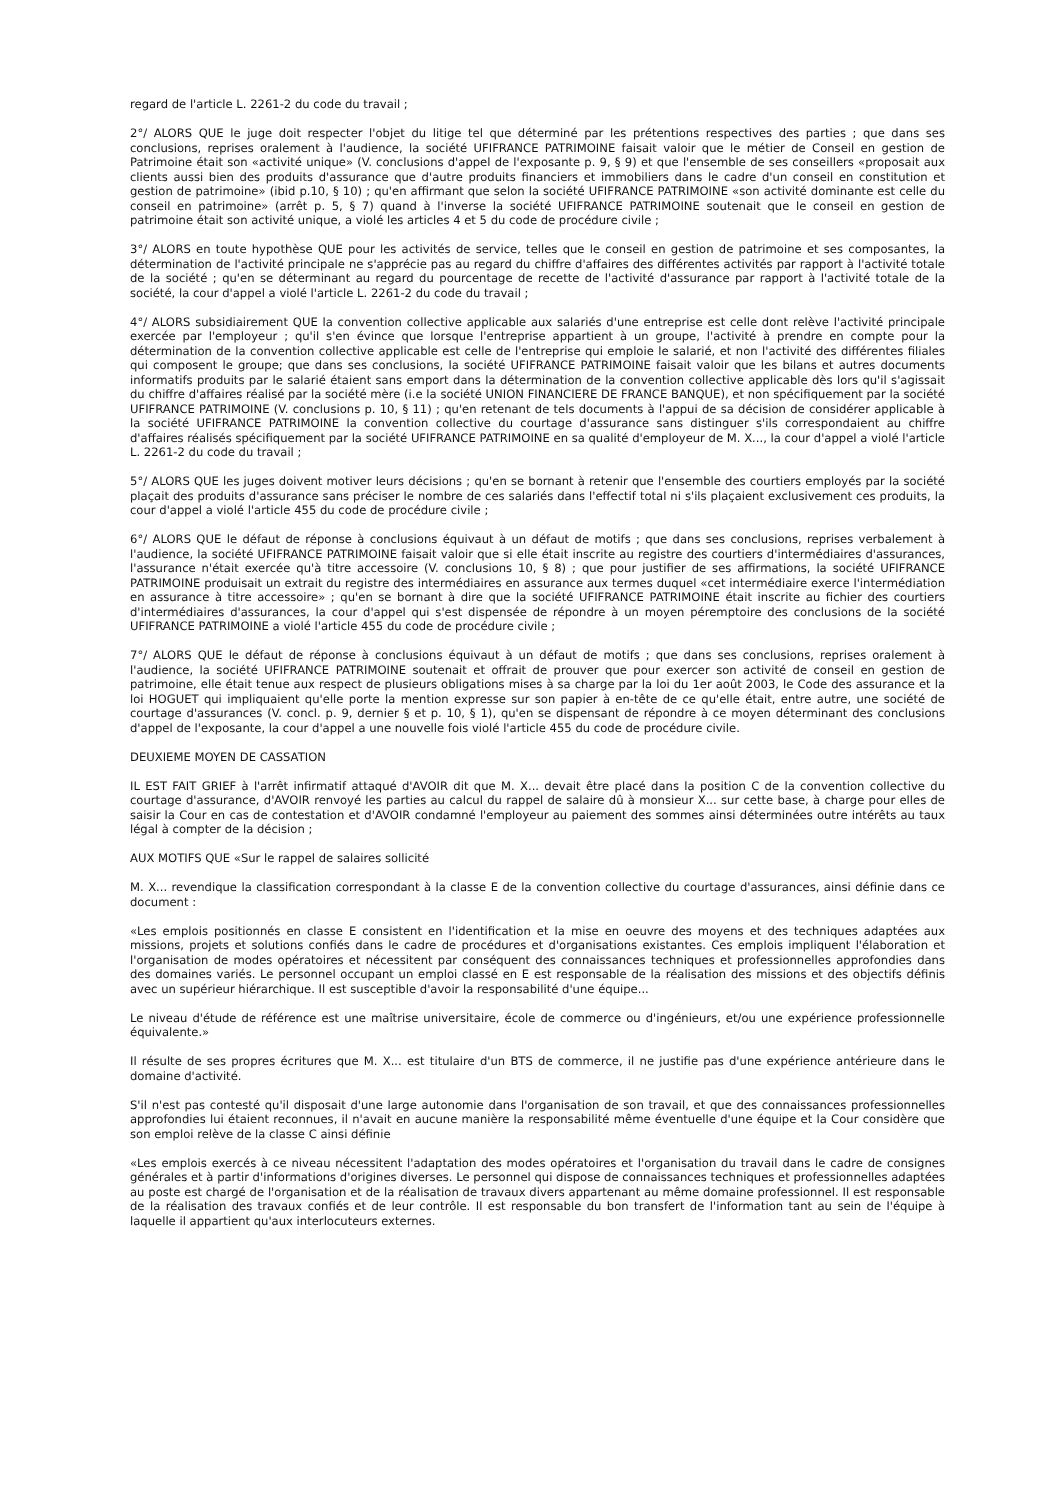regard de l'article L. 2261-2 du code du travail ;
2°/ ALORS QUE le juge doit respecter l'objet du litige tel que déterminé par les prétentions respectives des parties ; que dans ses conclusions, reprises oralement à l'audience, la société UFIFRANCE PATRIMOINE faisait valoir que le métier de Conseil en gestion de Patrimoine était son «activité unique» (V. conclusions d'appel de l'exposante p. 9, § 9) et que l'ensemble de ses conseillers «proposait aux clients aussi bien des produits d'assurance que d'autre produits financiers et immobiliers dans le cadre d'un conseil en constitution et gestion de patrimoine» (ibid p.10, § 10) ; qu'en affirmant que selon la société UFIFRANCE PATRIMOINE «son activité dominante est celle du conseil en patrimoine» (arrêt p. 5, § 7) quand à l'inverse la société UFIFRANCE PATRIMOINE soutenait que le conseil en gestion de patrimoine était son activité unique, a violé les articles 4 et 5 du code de procédure civile ;
3°/ ALORS en toute hypothèse QUE pour les activités de service, telles que le conseil en gestion de patrimoine et ses composantes, la détermination de l'activité principale ne s'apprécie pas au regard du chiffre d'affaires des différentes activités par rapport à l'activité totale de la société ; qu'en se déterminant au regard du pourcentage de recette de l'activité d'assurance par rapport à l'activité totale de la société, la cour d'appel a violé l'article L. 2261-2 du code du travail ;
4°/ ALORS subsidiairement QUE la convention collective applicable aux salariés d'une entreprise est celle dont relève l'activité principale exercée par l'employeur ; qu'il s'en évince que lorsque l'entreprise appartient à un groupe, l'activité à prendre en compte pour la détermination de la convention collective applicable est celle de l'entreprise qui emploie le salarié, et non l'activité des différentes filiales qui composent le groupe; que dans ses conclusions, la société UFIFRANCE PATRIMOINE faisait valoir que les bilans et autres documents informatifs produits par le salarié étaient sans emport dans la détermination de la convention collective applicable dès lors qu'il s'agissait du chiffre d'affaires réalisé par la société mère (i.e la société UNION FINANCIERE DE FRANCE BANQUE), et non spécifiquement par la société UFIFRANCE PATRIMOINE (V. conclusions p. 10, § 11) ; qu'en retenant de tels documents à l'appui de sa décision de considérer applicable à la société UFIFRANCE PATRIMOINE la convention collective du courtage d'assurance sans distinguer s'ils correspondaient au chiffre d'affaires réalisés spécifiquement par la société UFIFRANCE PATRIMOINE en sa qualité d'employeur de M. X..., la cour d'appel a violé l'article L. 2261-2 du code du travail ;
5°/ ALORS QUE les juges doivent motiver leurs décisions ; qu'en se bornant à retenir que l'ensemble des courtiers employés par la société plaçait des produits d'assurance sans préciser le nombre de ces salariés dans l'effectif total ni s'ils plaçaient exclusivement ces produits, la cour d'appel a violé l'article 455 du code de procédure civile ;
6°/ ALORS QUE le défaut de réponse à conclusions équivaut à un défaut de motifs ; que dans ses conclusions, reprises verbalement à l'audience, la société UFIFRANCE PATRIMOINE faisait valoir que si elle était inscrite au registre des courtiers d'intermédiaires d'assurances, l'assurance n'était exercée qu'à titre accessoire (V. conclusions 10, § 8) ; que pour justifier de ses affirmations, la société UFIFRANCE PATRIMOINE produisait un extrait du registre des intermédiaires en assurance aux termes duquel «cet intermédiaire exerce l'intermédiation en assurance à titre accessoire» ; qu'en se bornant à dire que la société UFIFRANCE PATRIMOINE était inscrite au fichier des courtiers d'intermédiaires d'assurances, la cour d'appel qui s'est dispensée de répondre à un moyen péremptoire des conclusions de la société UFIFRANCE PATRIMOINE a violé l'article 455 du code de procédure civile ;
7°/ ALORS QUE le défaut de réponse à conclusions équivaut à un défaut de motifs ; que dans ses conclusions, reprises oralement à l'audience, la société UFIFRANCE PATRIMOINE soutenait et offrait de prouver que pour exercer son activité de conseil en gestion de patrimoine, elle était tenue aux respect de plusieurs obligations mises à sa charge par la loi du 1er août 2003, le Code des assurance et la loi HOGUET qui impliquaient qu'elle porte la mention expresse sur son papier à en-tête de ce qu'elle était, entre autre, une société de courtage d'assurances (V. concl. p. 9, dernier § et p. 10, § 1), qu'en se dispensant de répondre à ce moyen déterminant des conclusions d'appel de l'exposante, la cour d'appel a une nouvelle fois violé l'article 455 du code de procédure civile.
DEUXIEME MOYEN DE CASSATION
IL EST FAIT GRIEF à l'arrêt infirmatif attaqué d'AVOIR dit que M. X... devait être placé dans la position C de la convention collective du courtage d'assurance, d'AVOIR renvoyé les parties au calcul du rappel de salaire dû à monsieur X... sur cette base, à charge pour elles de saisir la Cour en cas de contestation et d'AVOIR condamné l'employeur au paiement des sommes ainsi déterminées outre intérêts au taux légal à compter de la décision ;
AUX MOTIFS QUE «Sur le rappel de salaires sollicité
M. X... revendique la classification correspondant à la classe E de la convention collective du courtage d'assurances, ainsi définie dans ce document :
«Les emplois positionnés en classe E consistent en l'identification et la mise en oeuvre des moyens et des techniques adaptées aux missions, projets et solutions confiés dans le cadre de procédures et d'organisations existantes. Ces emplois impliquent l'élaboration et l'organisation de modes opératoires et nécessitent par conséquent des connaissances techniques et professionnelles approfondies dans des domaines variés. Le personnel occupant un emploi classé en E est responsable de la réalisation des missions et des objectifs définis avec un supérieur hiérarchique. Il est susceptible d'avoir la responsabilité d'une équipe...
Le niveau d'étude de référence est une maîtrise universitaire, école de commerce ou d'ingénieurs, et/ou une expérience professionnelle équivalente.»
Il résulte de ses propres écritures que M. X... est titulaire d'un BTS de commerce, il ne justifie pas d'une expérience antérieure dans le domaine d'activité.
S'il n'est pas contesté qu'il disposait d'une large autonomie dans l'organisation de son travail, et que des connaissances professionnelles approfondies lui étaient reconnues, il n'avait en aucune manière la responsabilité même éventuelle d'une équipe et la Cour considère que son emploi relève de la classe C ainsi définie
«Les emplois exercés à ce niveau nécessitent l'adaptation des modes opératoires et l'organisation du travail dans le cadre de consignes générales et à partir d'informations d'origines diverses. Le personnel qui dispose de connaissances techniques et professionnelles adaptées au poste est chargé de l'organisation et de la réalisation de travaux divers appartenant au même domaine professionnel. Il est responsable de la réalisation des travaux confiés et de leur contrôle. Il est responsable du bon transfert de l'information tant au sein de l'équipe à laquelle il appartient qu'aux interlocuteurs externes.